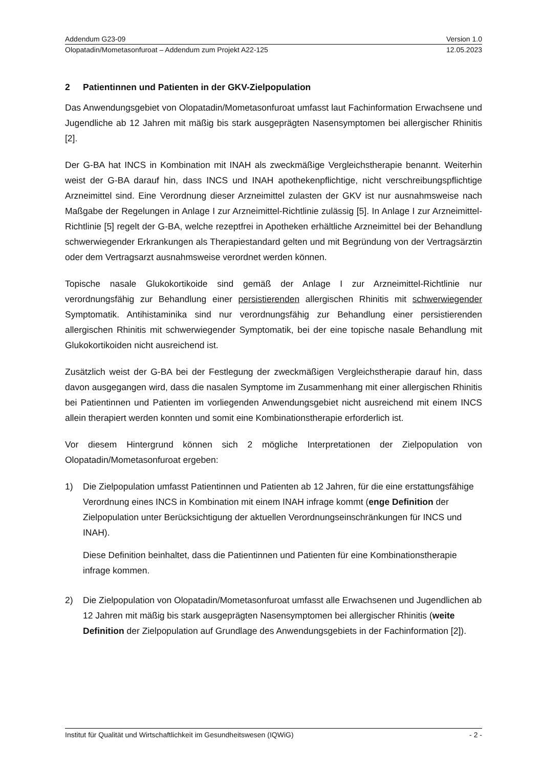Addendum G23-09 Version 1.0
Olopatadin/Mometasonfuroat – Addendum zum Projekt A22-125 12.05.2023
2 Patientinnen und Patienten in der GKV-Zielpopulation
Das Anwendungsgebiet von Olopatadin/Mometasonfuroat umfasst laut Fachinformation Erwachsene und Jugendliche ab 12 Jahren mit mäßig bis stark ausgeprägten Nasensymptomen bei allergischer Rhinitis [2].
Der G-BA hat INCS in Kombination mit INAH als zweckmäßige Vergleichstherapie benannt. Weiterhin weist der G-BA darauf hin, dass INCS und INAH apothekenpflichtige, nicht verschreibungspflichtige Arzneimittel sind. Eine Verordnung dieser Arzneimittel zulasten der GKV ist nur ausnahmsweise nach Maßgabe der Regelungen in Anlage I zur Arzneimittel-Richtlinie zulässig [5]. In Anlage I zur Arzneimittel-Richtlinie [5] regelt der G-BA, welche rezeptfrei in Apotheken erhältliche Arzneimittel bei der Behandlung schwerwiegender Erkrankungen als Therapiestandard gelten und mit Begründung von der Vertragsärztin oder dem Vertragsarzt ausnahmsweise verordnet werden können.
Topische nasale Glukokortikoide sind gemäß der Anlage I zur Arzneimittel-Richtlinie nur verordnungsfähig zur Behandlung einer persistierenden allergischen Rhinitis mit schwerwiegender Symptomatik. Antihistaminika sind nur verordnungsfähig zur Behandlung einer persistierenden allergischen Rhinitis mit schwerwiegender Symptomatik, bei der eine topische nasale Behandlung mit Glukokortikoiden nicht ausreichend ist.
Zusätzlich weist der G-BA bei der Festlegung der zweckmäßigen Vergleichstherapie darauf hin, dass davon ausgegangen wird, dass die nasalen Symptome im Zusammenhang mit einer allergischen Rhinitis bei Patientinnen und Patienten im vorliegenden Anwendungsgebiet nicht ausreichend mit einem INCS allein therapiert werden konnten und somit eine Kombinationstherapie erforderlich ist.
Vor diesem Hintergrund können sich 2 mögliche Interpretationen der Zielpopulation von Olopatadin/Mometasonfuroat ergeben:
1) Die Zielpopulation umfasst Patientinnen und Patienten ab 12 Jahren, für die eine erstattungsfähige Verordnung eines INCS in Kombination mit einem INAH infrage kommt (enge Definition der Zielpopulation unter Berücksichtigung der aktuellen Verordnungseinschränkungen für INCS und INAH).
Diese Definition beinhaltet, dass die Patientinnen und Patienten für eine Kombinationstherapie infrage kommen.
2) Die Zielpopulation von Olopatadin/Mometasonfuroat umfasst alle Erwachsenen und Jugendlichen ab 12 Jahren mit mäßig bis stark ausgeprägten Nasensymptomen bei allergischer Rhinitis (weite Definition der Zielpopulation auf Grundlage des Anwendungsgebiets in der Fachinformation [2]).
Institut für Qualität und Wirtschaftlichkeit im Gesundheitswesen (IQWiG) - 2 -